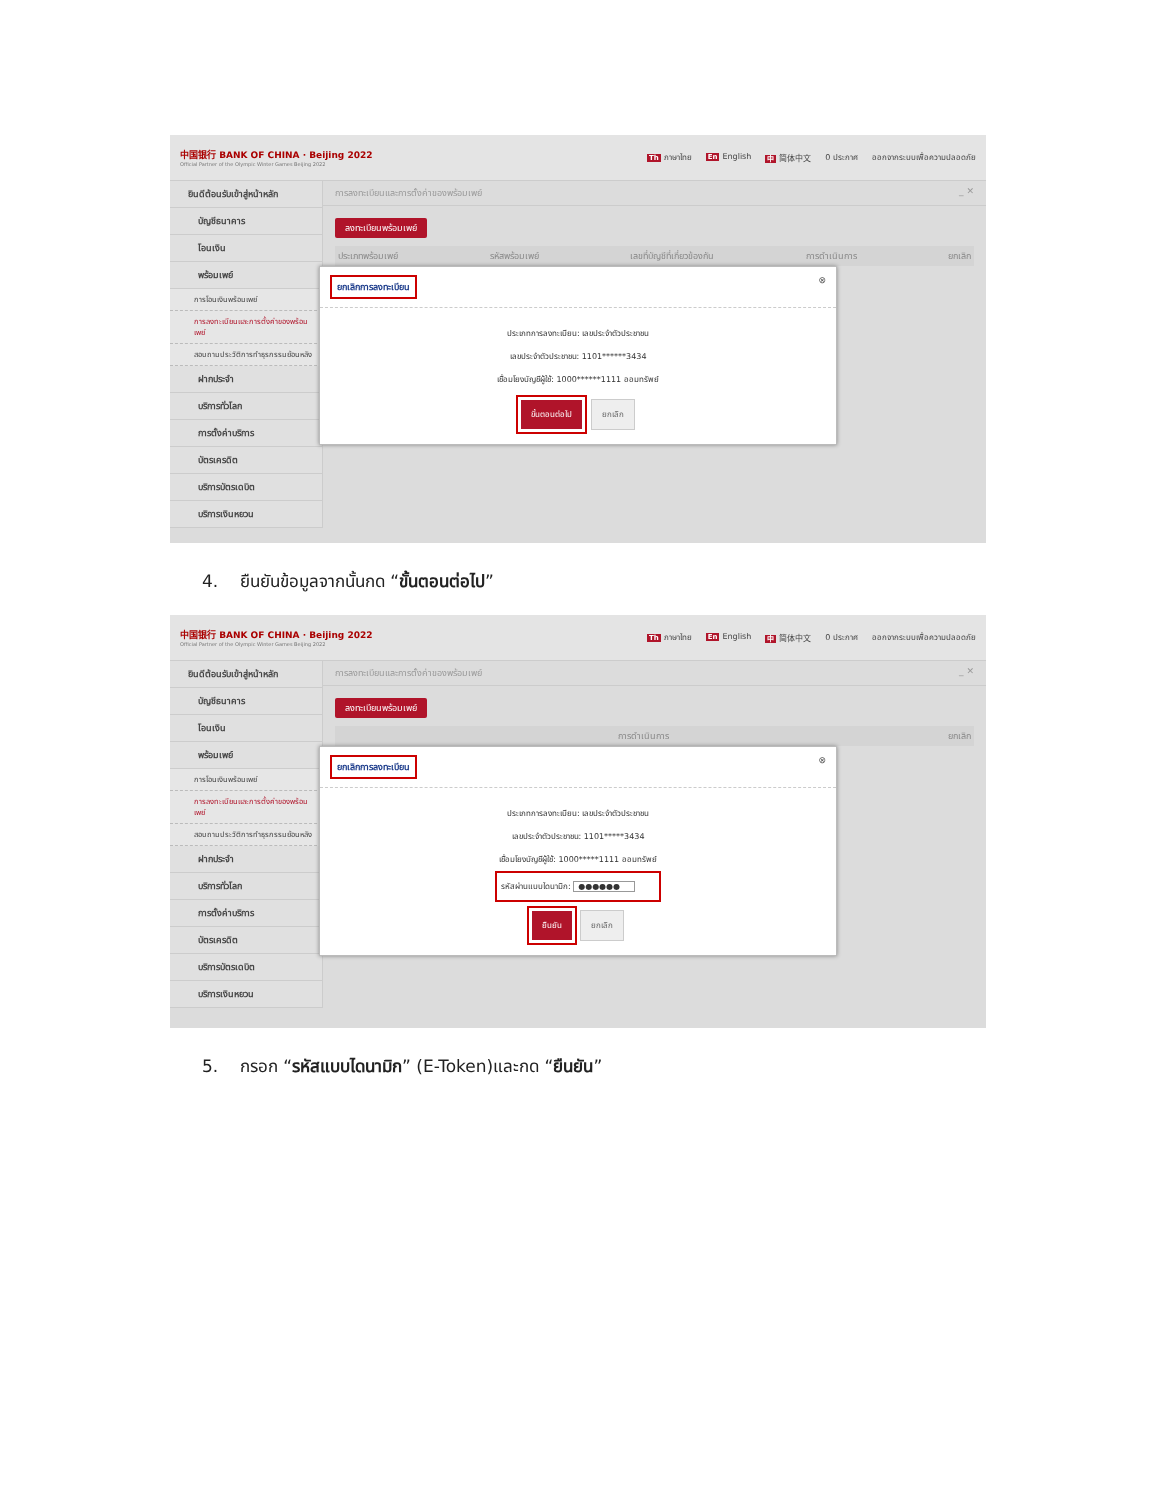中国银行 BANK OF CHINA · Beijing 2022
Official Partner of the Olympic Winter Games Beijing 2022
Th ภาษาไทย En English 中 简体中文 0 ประกาศ ออกจากระบบเพื่อความปลอดภัย
ยินดีต้อนรับเข้าสู่หน้าหลัก
บัญชีธนาคาร
โอนเงิน
พร้อมเพย์
การโอนเงินพร้อมเพย์
การลงทะเบียนและการตั้งค่าของพร้อมเพย์
สอบถามประวัติการทำธุรกรรมย้อนหลัง
ฝากประจำ
บริการทั่วโลก
การตั้งค่าบริการ
บัตรเครดิต
บริการบัตรเดบิต
บริการเงินหยวน
การลงทะเบียนและการตั้งค่าของพร้อมเพย์ _ ✕
ลงทะเบียนพร้อมเพย์
ประเภทพร้อมเพย์ รหัสพร้อมเพย์ เลขที่บัญชีที่เกี่ยวข้องกัน การดำเนินการ ยกเลิก
ยกเลิกการลงทะเบียน ⊗
ประเภทการลงทะเบียน: เลขประจำตัวประชาชน
เลขประจำตัวประชาชน: 1101******3434
เชื่อมโยงบัญชีผู้ใช้: 1000******1111 ออมทรัพย์
ขั้นตอนต่อไป ยกเลิก
4. ยืนยันข้อมูลจากนั้นกด “ขั้นตอนต่อไป”
中国银行 BANK OF CHINA · Beijing 2022
Official Partner of the Olympic Winter Games Beijing 2022
Th ภาษาไทย En English 中 简体中文 0 ประกาศ ออกจากระบบเพื่อความปลอดภัย
ยินดีต้อนรับเข้าสู่หน้าหลัก
บัญชีธนาคาร
โอนเงิน
พร้อมเพย์
การโอนเงินพร้อมเพย์
การลงทะเบียนและการตั้งค่าของพร้อมเพย์
สอบถามประวัติการทำธุรกรรมย้อนหลัง
ฝากประจำ
บริการทั่วโลก
การตั้งค่าบริการ
บัตรเครดิต
บริการบัตรเดบิต
บริการเงินหยวน
การลงทะเบียนและการตั้งค่าของพร้อมเพย์ _ ✕
ลงทะเบียนพร้อมเพย์
การดำเนินการ ยกเลิก
ยกเลิกการลงทะเบียน ⊗
ประเภทการลงทะเบียน: เลขประจำตัวประชาชน
เลขประจำตัวประชาชน: 1101*****3434
เชื่อมโยงบัญชีผู้ใช้: 1000*****1111 ออมทรัพย์
รหัสผ่านแบบไดนามิก: ●●●●●●
ยืนยัน ยกเลิก
5. กรอก “รหัสแบบไดนามิก” (E-Token)และกด “ยืนยัน”